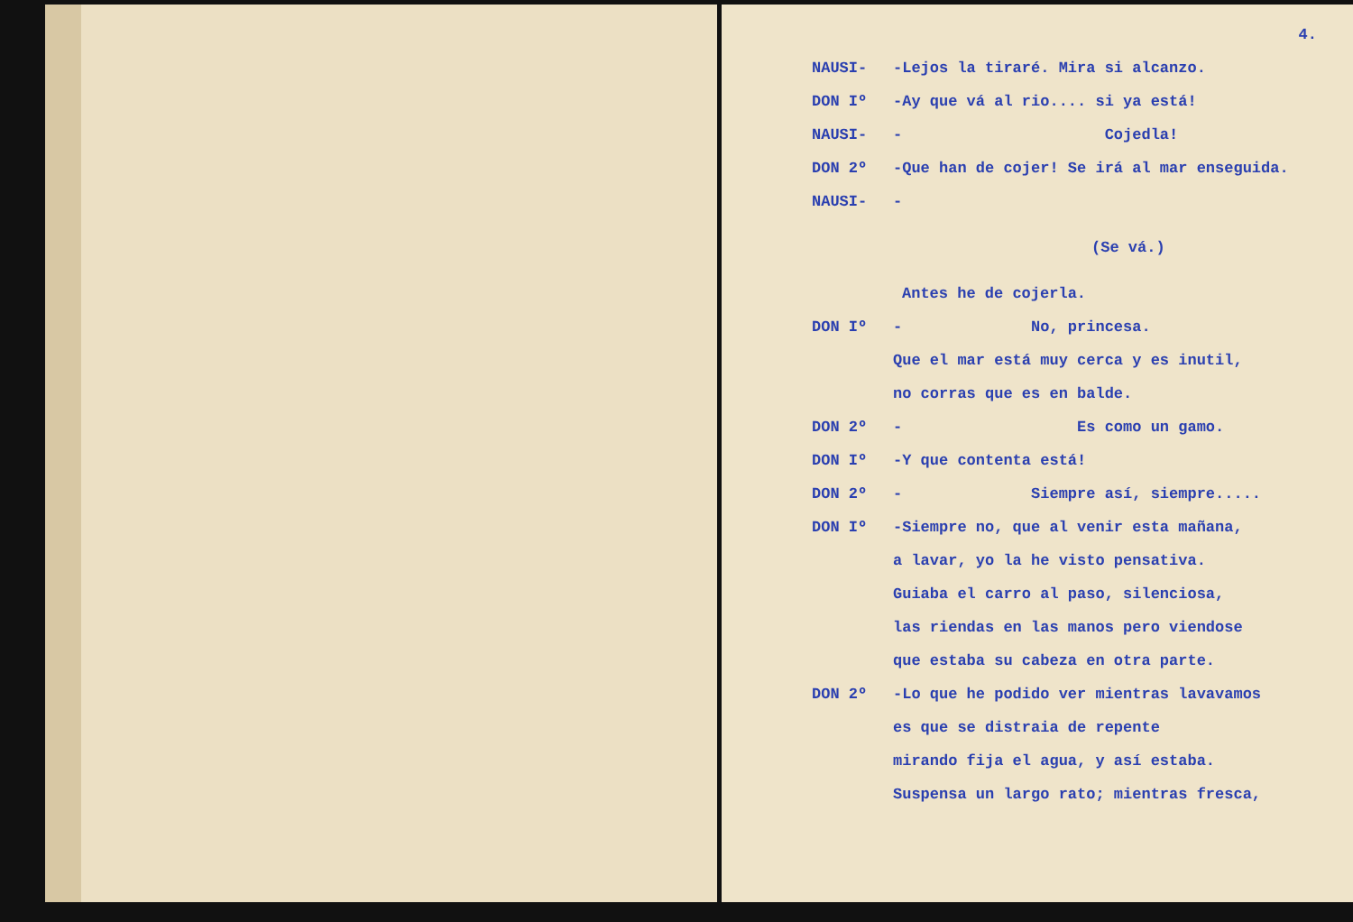4.
NAUSI- -Lejos la tiraré. Mira si alcanzo.
DON Iº -Ay que vá al rio.... si ya está!
NAUSI- - Cojedla!
DON 2º -Que han de cojer! Se irá al mar enseguida.
NAUSI- -
(Se vá.)
Antes he de cojerla.
DON Iº - No, princesa.
Que el mar está muy cerca y es inutil,
no corras que es en balde.
DON 2º - Es como un gamo.
DON Iº -Y que contenta está!
DON 2º - Siempre así, siempre.....
DON Iº -Siempre no, que al venir esta mañana,
a lavar, yo la he visto pensativa.
Guiaba el carro al paso, silenciosa,
las riendas en las manos pero viendose
que estaba su cabeza en otra parte.
DON 2º -Lo que he podido ver mientras lavavamos
es que se distraia de repente
mirando fija el agua, y así estaba.
Suspensa un largo rato; mientras fresca,